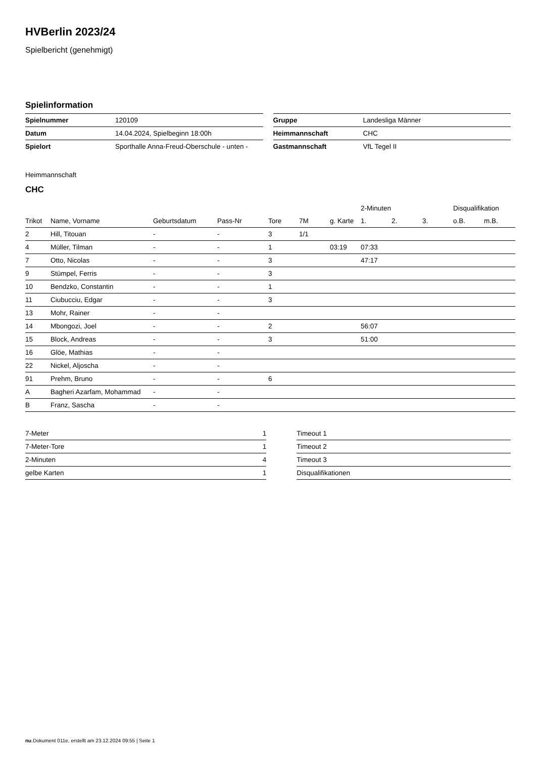HVBerlin 2023/24
Spielbericht (genehmigt)
Spielinformation
| Spielnummer | 120109 |
| Datum | 14.04.2024, Spielbeginn 18:00h |
| Spielort | Sporthalle Anna-Freud-Oberschule - unten - |
| Gruppe | Landesliga Männer |
| Heimmannschaft | CHC |
| Gastmannschaft | VfL Tegel II |
Heimmannschaft
CHC
| | | | | | | | 2-Minuten | | | Disqualifikation | |
| --- | --- | --- | --- | --- | --- | --- | --- | --- | --- | --- | --- |
| Trikot | Name, Vorname | Geburtsdatum | Pass-Nr | Tore | 7M | g. Karte | 1. | 2. | 3. | o.B. | m.B. |
| 2 | Hill, Titouan | - | - | 3 | 1/1 | | | | | | |
| 4 | Müller, Tilman | - | - | 1 | | 03:19 | 07:33 | | | | |
| 7 | Otto, Nicolas | - | - | 3 | | | 47:17 | | | | |
| 9 | Stümpel, Ferris | - | - | 3 | | | | | | | |
| 10 | Bendzko, Constantin | - | - | 1 | | | | | | | |
| 11 | Ciubucciu, Edgar | - | - | 3 | | | | | | | |
| 13 | Mohr, Rainer | - | - | | | | | | | | |
| 14 | Mbongozi, Joel | - | - | 2 | | | 56:07 | | | | |
| 15 | Block, Andreas | - | - | 3 | | | 51:00 | | | | |
| 16 | Glöe, Mathias | - | - | | | | | | | | |
| 22 | Nickel, Aljoscha | - | - | | | | | | | | |
| 91 | Prehm, Bruno | - | - | 6 | | | | | | | |
| A | Bagheri Azarfam, Mohammad | - | - | | | | | | | | |
| B | Franz, Sascha | - | - | | | | | | | | |
| 7-Meter | 1 |
| 7-Meter-Tore | 1 |
| 2-Minuten | 4 |
| gelbe Karten | 1 |
| Timeout 1 |
| Timeout 2 |
| Timeout 3 |
| Disqualifikationen |
nu.Dokument 011e, erstellt am 23.12.2024 09:55 | Seite 1